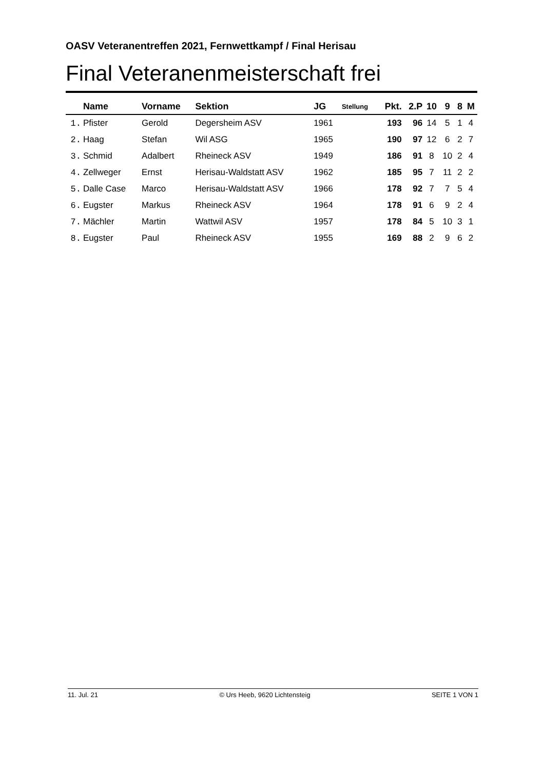OASV Veteranentreffen 2021, Fernwettkampf / Final Herisau
Final Veteranenmeisterschaft frei
| | Name | Vorname | Sektion | JG | Stellung | Pkt. | 2.P | 10 | 9 | 8 | M |
| --- | --- | --- | --- | --- | --- | --- | --- | --- | --- | --- | --- |
| 1. | Pfister | Gerold | Degersheim ASV | 1961 | | 193 | 96 | 14 | 5 | 1 | 4 |
| 2. | Haag | Stefan | Wil ASG | 1965 | | 190 | 97 | 12 | 6 | 2 | 7 |
| 3. | Schmid | Adalbert | Rheineck ASV | 1949 | | 186 | 91 | 8 | 10 | 2 | 4 |
| 4. | Zellweger | Ernst | Herisau-Waldstatt ASV | 1962 | | 185 | 95 | 7 | 11 | 2 | 2 |
| 5. | Dalle Case | Marco | Herisau-Waldstatt ASV | 1966 | | 178 | 92 | 7 | 7 | 5 | 4 |
| 6. | Eugster | Markus | Rheineck ASV | 1964 | | 178 | 91 | 6 | 9 | 2 | 4 |
| 7. | Mächler | Martin | Wattwil ASV | 1957 | | 178 | 84 | 5 | 10 | 3 | 1 |
| 8. | Eugster | Paul | Rheineck ASV | 1955 | | 169 | 88 | 2 | 9 | 6 | 2 |
11. Jul. 21 © Urs Heeb, 9620 Lichtensteig SEITE 1 VON 1